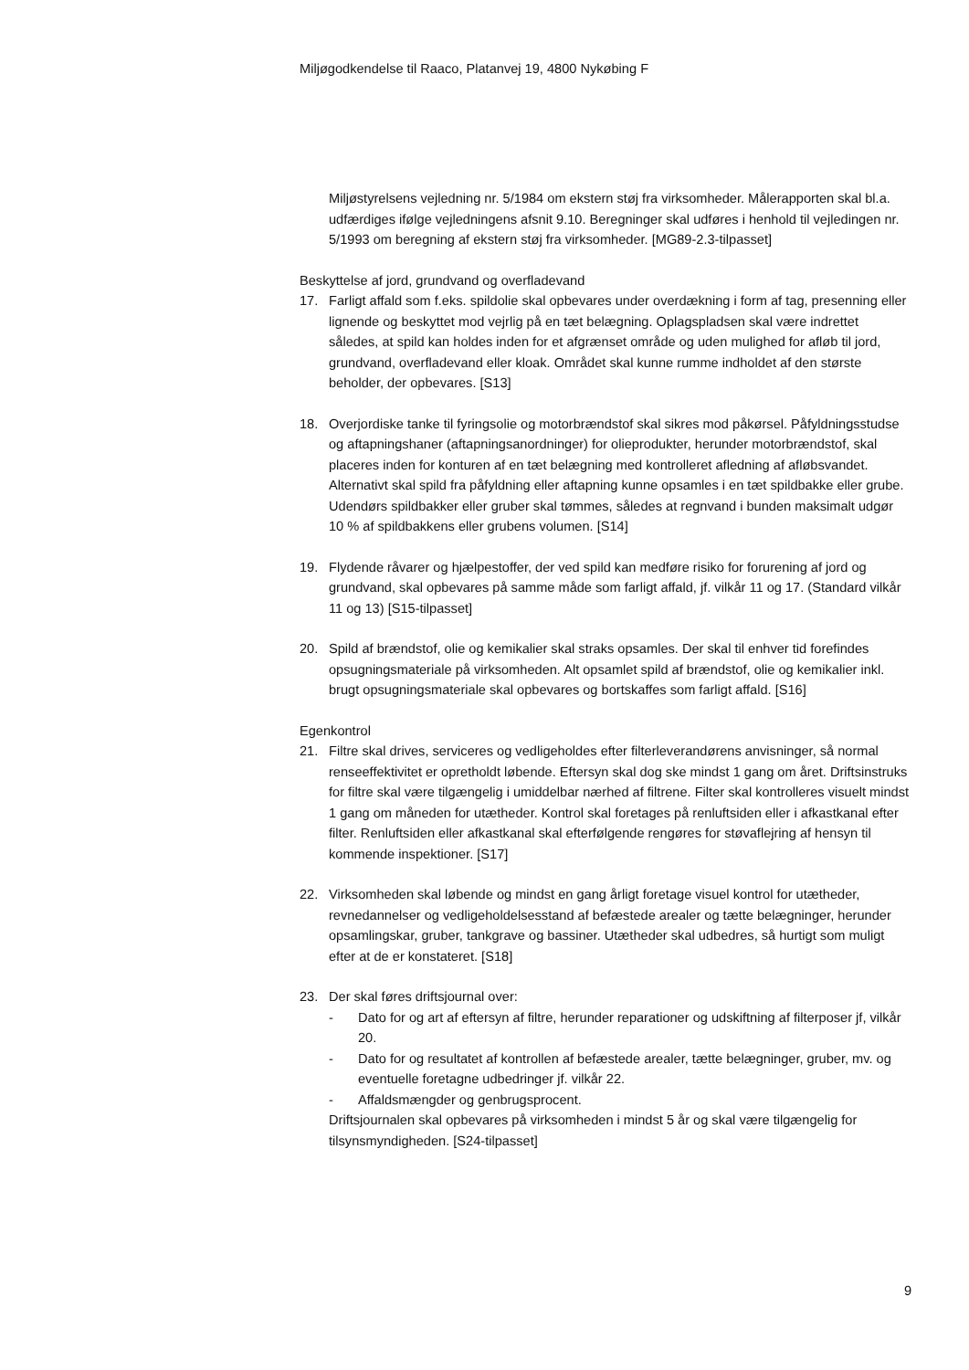Miljøgodkendelse til Raaco, Platanvej 19, 4800 Nykøbing F
Miljøstyrelsens vejledning nr. 5/1984 om ekstern støj fra virksomheder. Målerapporten skal bl.a. udfærdiges ifølge vejledningens afsnit 9.10. Beregninger skal udføres i henhold til vejledingen nr. 5/1993 om beregning af ekstern støj fra virksomheder. [MG89-2.3-tilpasset]
Beskyttelse af jord, grundvand og overfladevand
17. Farligt affald som f.eks. spildolie skal opbevares under overdækning i form af tag, presenning eller lignende og beskyttet mod vejrlig på en tæt belægning. Oplagspladsen skal være indrettet således, at spild kan holdes inden for et afgrænset område og uden mulighed for afløb til jord, grundvand, overfladevand eller kloak. Området skal kunne rumme indholdet af den største beholder, der opbevares. [S13]
18. Overjordiske tanke til fyringsolie og motorbrændstof skal sikres mod påkørsel. Påfyldningsstudse og aftapningshaner (aftapningsanordninger) for olieprodukter, herunder motorbrændstof, skal placeres inden for konturen af en tæt belægning med kontrolleret afledning af afløbsvandet. Alternativt skal spild fra påfyldning eller aftapning kunne opsamles i en tæt spildbakke eller grube. Udendørs spildbakker eller gruber skal tømmes, således at regnvand i bunden maksimalt udgør 10 % af spildbakkens eller grubens volumen. [S14]
19. Flydende råvarer og hjælpestoffer, der ved spild kan medføre risiko for forurening af jord og grundvand, skal opbevares på samme måde som farligt affald, jf. vilkår 11 og 17. (Standard vilkår 11 og 13) [S15-tilpasset]
20. Spild af brændstof, olie og kemikalier skal straks opsamles. Der skal til enhver tid forefindes opsugningsmateriale på virksomheden. Alt opsamlet spild af brændstof, olie og kemikalier inkl. brugt opsugningsmateriale skal opbevares og bortskaffes som farligt affald. [S16]
Egenkontrol
21. Filtre skal drives, serviceres og vedligeholdes efter filterleverandørens anvisninger, så normal renseeffektivitet er opretholdt løbende. Eftersyn skal dog ske mindst 1 gang om året. Driftsinstruks for filtre skal være tilgængelig i umiddelbar nærhed af filtrene. Filter skal kontrolleres visuelt mindst 1 gang om måneden for utætheder. Kontrol skal foretages på renluftsiden eller i afkastkanal efter filter. Renluftsiden eller afkastkanal skal efterfølgende rengøres for støvaflejring af hensyn til kommende inspektioner. [S17]
22. Virksomheden skal løbende og mindst en gang årligt foretage visuel kontrol for utætheder, revnedannelser og vedligeholdelsesstand af befæstede arealer og tætte belægninger, herunder opsamlingskar, gruber, tankgrave og bassiner. Utætheder skal udbedres, så hurtigt som muligt efter at de er konstateret. [S18]
23. Der skal føres driftsjournal over:
- Dato for og art af eftersyn af filtre, herunder reparationer og udskiftning af filterposer jf, vilkår 20.
- Dato for og resultatet af kontrollen af befæstede arealer, tætte belægninger, gruber, mv. og eventuelle foretagne udbedringer jf. vilkår 22.
- Affaldsmængder og genbrugsprocent.
Driftsjournalen skal opbevares på virksomheden i mindst 5 år og skal være tilgængelig for tilsynsmyndigheden. [S24-tilpasset]
9